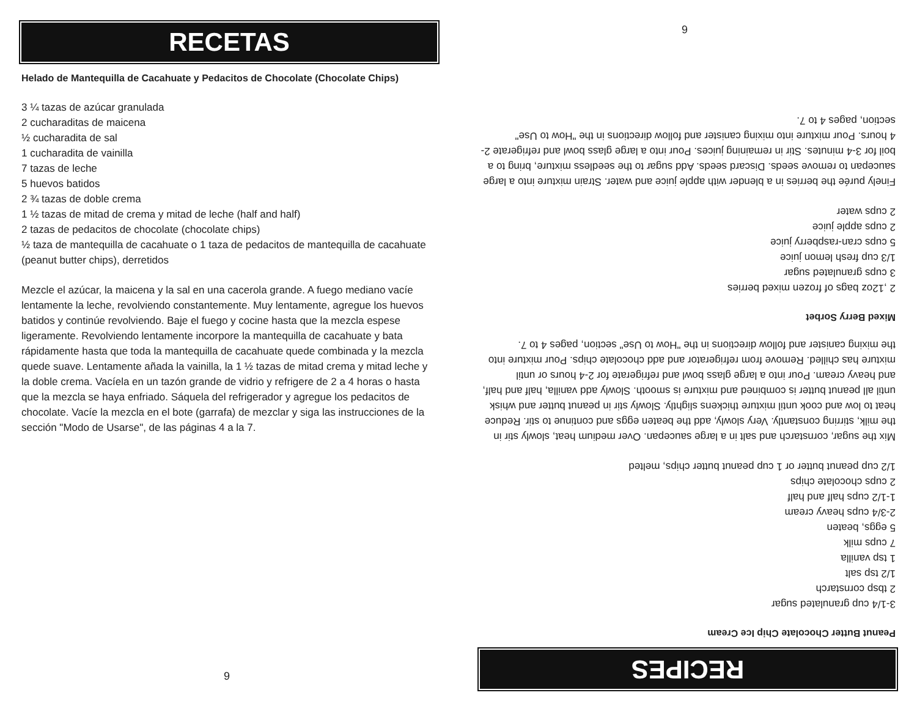RECETAS
Helado de Mantequilla de Cacahuate y Pedacitos de Chocolate (Chocolate Chips)
3 ¼ tazas de azúcar granulada
2 cucharaditas de maicena
½ cucharadita de sal
1 cucharadita de vainilla
7 tazas de leche
5 huevos batidos
2 ¾ tazas de doble crema
1 ½ tazas de mitad de crema y mitad de leche (half and half)
2 tazas de pedacitos de chocolate (chocolate chips)
½ taza de mantequilla de cacahuate o 1 taza de pedacitos de mantequilla de cacahuate (peanut butter chips), derretidos
Mezcle el azúcar, la maicena y la sal en una cacerola grande. A fuego mediano vacíe lentamente la leche, revolviendo constantemente. Muy lentamente, agregue los huevos batidos y continúe revolviendo. Baje el fuego y cocine hasta que la mezcla espese ligeramente. Revolviendo lentamente incorpore la mantequilla de cacahuate y bata rápidamente hasta que toda la mantequilla de cacahuate quede combinada y la mezcla quede suave. Lentamente añada la vainilla, la 1 ½ tazas de mitad crema y mitad leche y la doble crema. Vacíela en un tazón grande de vidrio y refrigere de 2 a 4 horas o hasta que la mezcla se haya enfriado. Sáquela del refrigerador y agregue los pedacitos de chocolate. Vacíe la mezcla en el bote (garrafa) de mezclar y siga las instrucciones de la sección "Modo de Usarse", de las páginas 4 a la 7.
9
RECIPES
Peanut Butter Chocolate Chip Ice Cream
3-1/4 cup granulated sugar
2 tbsp cornstarch
1/2 tsp salt
1 tsp vanilla
7 cups milk
5 eggs, beaten
2-3/4 cups heavy cream
1-1/2 cups half and half
2 cups chocolate chips
1/2 cup peanut butter or 1 cup peanut butter chips, melted
Mix the sugar, cornstarch and salt in a large saucepan. Over medium heat, slowly stir in the milk, stirring constantly. Very slowly, add the beaten eggs and continue to stir. Reduce heat to low and cook until mixture thickens slightly. Slowly stir in peanut butter and whisk until all peanut butter is combined and mixture is smooth. Slowly add vanilla, half and half, and heavy cream. Pour into a large glass bowl and refrigerate for 2-4 hours or until mixture has chilled. Remove from refrigerator and add chocolate chips. Pour mixture into the mixing canister and follow directions in the "How to Use" section, pages 4 to 7.
Mixed Berry Sorbet
2 ,12oz bags of frozen mixed berries
3 cups granulated sugar
1/3 cup fresh lemon juice
5 cups cran-raspberry juice
2 cups apple juice
2 cups water
Finely purée the berries in a blender with apple juice and water. Strain mixture into a large saucepan to remove seeds. Discard seeds. Add sugar to the seedless mixture, bring to a boil for 3-4 minutes. Stir in remaining juices. Pour into a large glass bowl and refrigerate 2-4 hours. Pour mixture into mixing canister and follow directions in the "How to Use" section, pages 4 to 7.
6